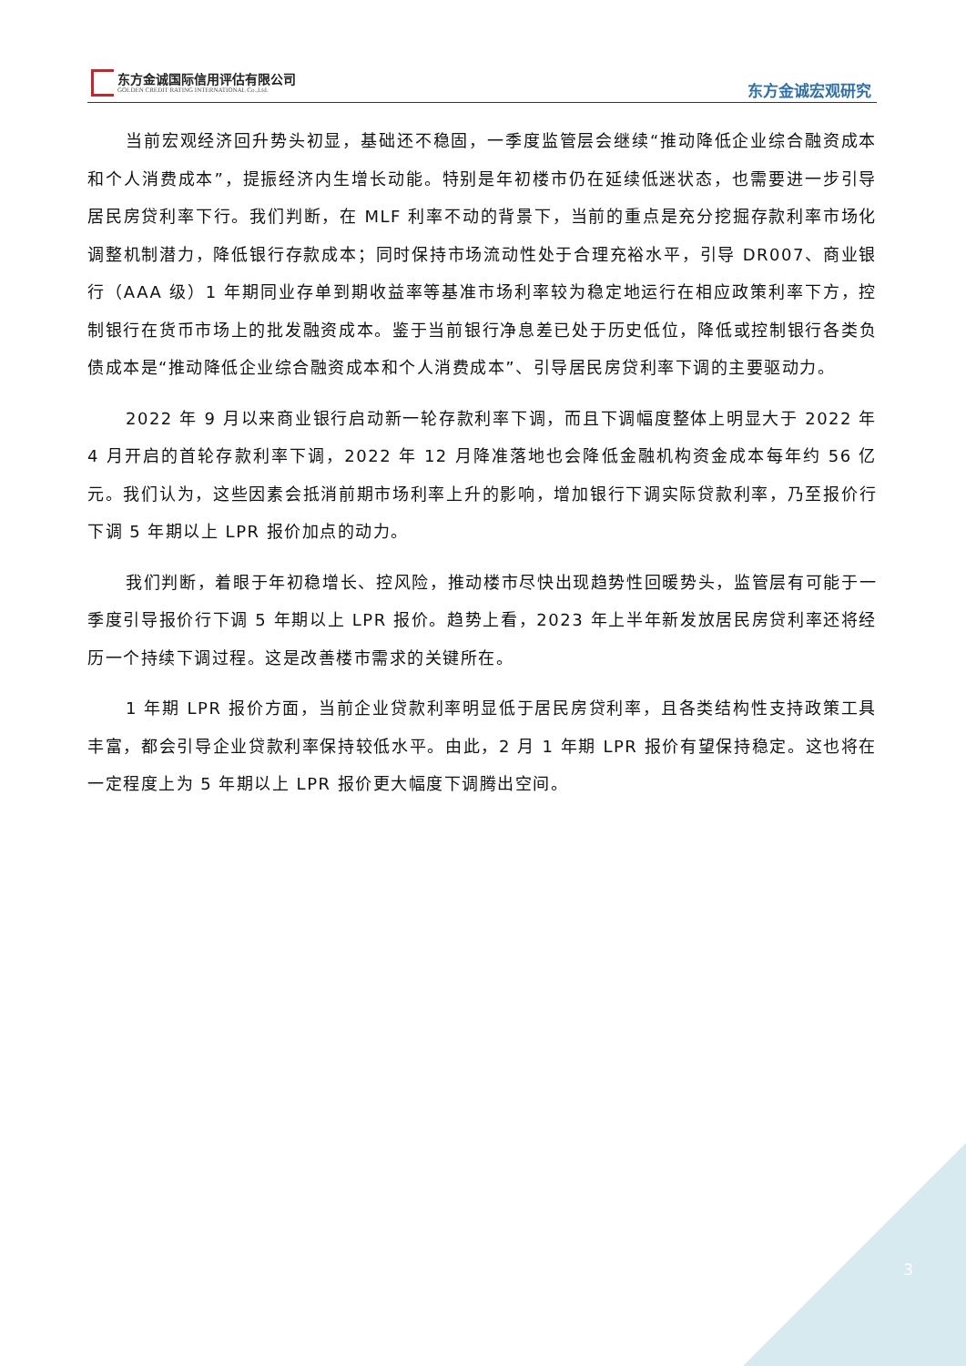东方金诚国际信用评估有限公司
GOLDEN CREDIT RATING INTERNATIONAL Co.,Ltd.
东方金诚宏观研究
当前宏观经济回升势头初显，基础还不稳固，一季度监管层会继续“推动降低企业综合融资成本和个人消费成本”，提振经济内生增长动能。特别是年初楼市仍在延续低迷状态，也需要进一步引导居民房贷利率下行。我们判断，在 MLF 利率不动的背景下，当前的重点是充分挖掘存款利率市场化调整机制潜力，降低银行存款成本；同时保持市场流动性处于合理充裕水平，引导 DR007、商业银行（AAA 级）1 年期同业存单到期收益率等基准市场利率较为稳定地运行在相应政策利率下方，控制银行在货币市场上的批发融资成本。鉴于当前银行净息差已处于历史低位，降低或控制银行各类负债成本是“推动降低企业综合融资成本和个人消费成本”、引导居民房贷利率下调的主要驱动力。
2022 年 9 月以来商业银行启动新一轮存款利率下调，而且下调幅度整体上明显大于 2022 年 4 月开启的首轮存款利率下调，2022 年 12 月降准落地也会降低金融机构资金成本每年约 56 亿元。我们认为，这些因素会抵消前期市场利率上升的影响，增加银行下调实际贷款利率，乃至报价行下调 5 年期以上 LPR 报价加点的动力。
我们判断，着眼于年初稳增长、控风险，推动楼市尽快出现趋势性回暖势头，监管层有可能于一季度引导报价行下调 5 年期以上 LPR 报价。趋势上看，2023 年上半年新发放居民房贷利率还将经历一个持续下调过程。这是改善楼市需求的关键所在。
1 年期 LPR 报价方面，当前企业贷款利率明显低于居民房贷利率，且各类结构性支持政策工具丰富，都会引导企业贷款利率保持较低水平。由此，2 月 1 年期 LPR 报价有望保持稳定。这也将在一定程度上为 5 年期以上 LPR 报价更大幅度下调腾出空间。
3